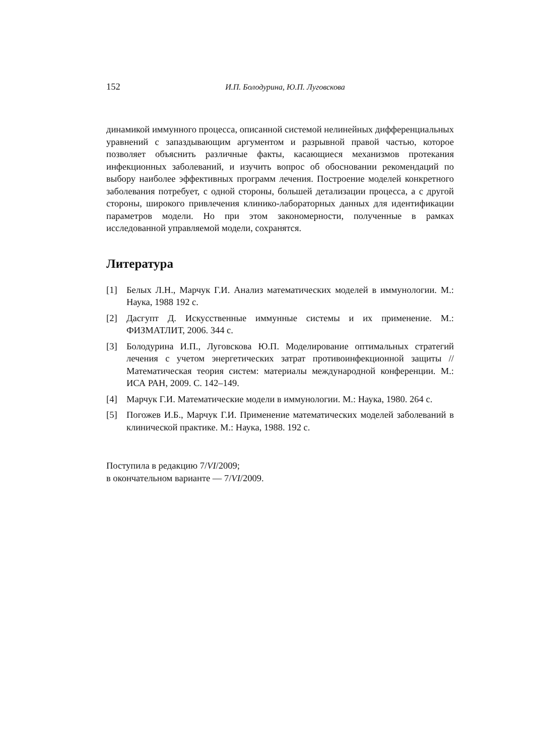152 И.П. Болодурина, Ю.П. Луговскова
динамикой иммунного процесса, описанной системой нелинейных дифференциальных уравнений с запаздывающим аргументом и разрывной правой частью, которое позволяет объяснить различные факты, касающиеся механизмов протекания инфекционных заболеваний, и изучить вопрос об обосновании рекомендаций по выбору наиболее эффективных программ лечения. Построение моделей конкретного заболевания потребует, с одной стороны, большей детализации процесса, а с другой стороны, широкого привлечения клинико-лабораторных данных для идентификации параметров модели. Но при этом закономерности, полученные в рамках исследованной управляемой модели, сохранятся.
Литература
[1] Белых Л.Н., Марчук Г.И. Анализ математических моделей в иммунологии. М.: Наука, 1988 192 с.
[2] Дасгупт Д. Искусственные иммунные системы и их применение. М.: ФИЗМАТЛИТ, 2006. 344 с.
[3] Болодурина И.П., Луговскова Ю.П. Моделирование оптимальных стратегий лечения с учетом энергетических затрат противоинфекционной защиты // Математическая теория систем: материалы международной конференции. М.: ИСА РАН, 2009. С. 142–149.
[4] Марчук Г.И. Математические модели в иммунологии. М.: Наука, 1980. 264 с.
[5] Погожев И.Б., Марчук Г.И. Применение математических моделей заболеваний в клинической практике. М.: Наука, 1988. 192 с.
Поступила в редакцию 7/VI/2009;
в окончательном варианте — 7/VI/2009.